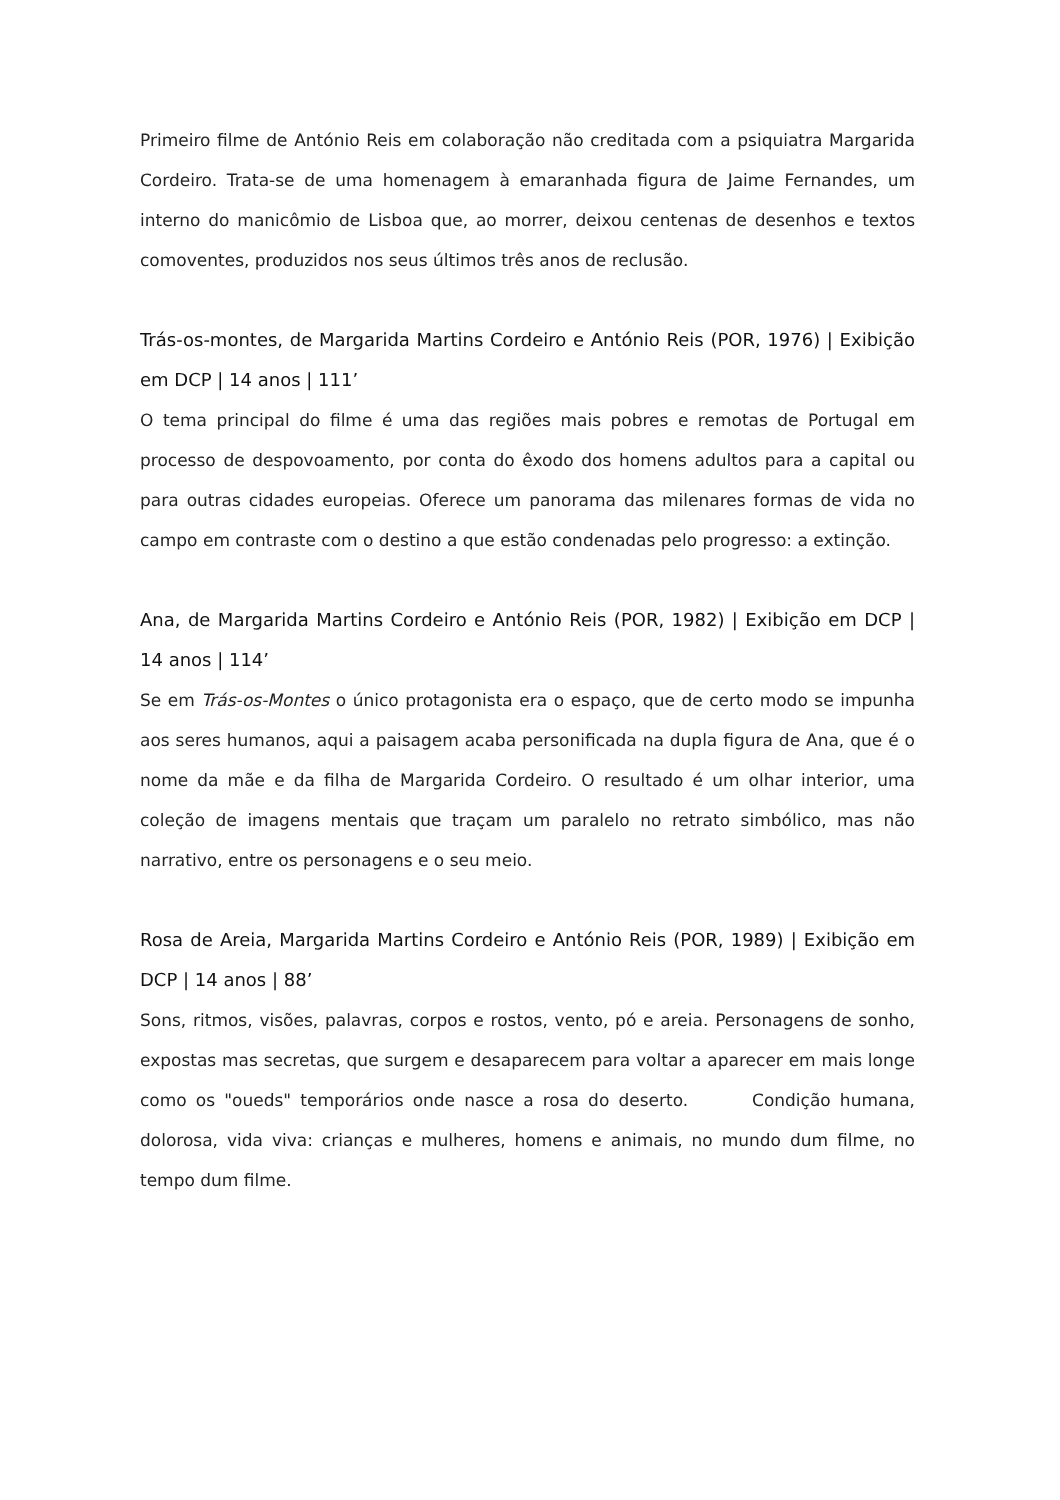Primeiro filme de António Reis em colaboração não creditada com a psiquiatra Margarida Cordeiro. Trata-se de uma homenagem à emaranhada figura de Jaime Fernandes, um interno do manicômio de Lisboa que, ao morrer, deixou centenas de desenhos e textos comoventes, produzidos nos seus últimos três anos de reclusão.
Trás-os-montes, de Margarida Martins Cordeiro e António Reis (POR, 1976) | Exibição em DCP | 14 anos | 111’
O tema principal do filme é uma das regiões mais pobres e remotas de Portugal em processo de despovoamento, por conta do êxodo dos homens adultos para a capital ou para outras cidades europeias. Oferece um panorama das milenares formas de vida no campo em contraste com o destino a que estão condenadas pelo progresso: a extinção.
Ana, de Margarida Martins Cordeiro e António Reis (POR, 1982) | Exibição em DCP | 14 anos | 114’
Se em Trás-os-Montes o único protagonista era o espaço, que de certo modo se impunha aos seres humanos, aqui a paisagem acaba personificada na dupla figura de Ana, que é o nome da mãe e da filha de Margarida Cordeiro. O resultado é um olhar interior, uma coleção de imagens mentais que traçam um paralelo no retrato simbólico, mas não narrativo, entre os personagens e o seu meio.
Rosa de Areia, Margarida Martins Cordeiro e António Reis (POR, 1989) | Exibição em DCP | 14 anos | 88’
Sons, ritmos, visões, palavras, corpos e rostos, vento, pó e areia. Personagens de sonho, expostas mas secretas, que surgem e desaparecem para voltar a aparecer em mais longe como os "oueds" temporários onde nasce a rosa do deserto. Condição humana, dolorosa, vida viva: crianças e mulheres, homens e animais, no mundo dum filme, no tempo dum filme.